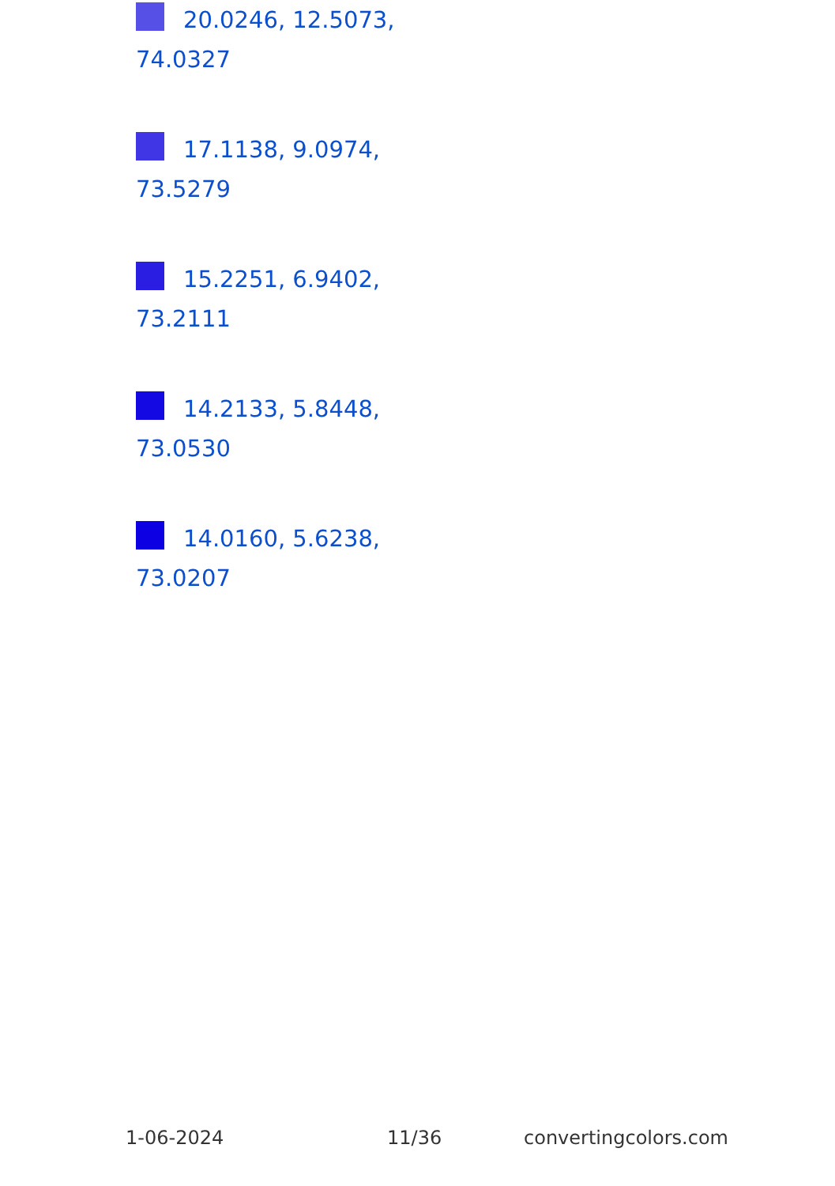20.0246, 12.5073, 74.0327
17.1138, 9.0974, 73.5279
15.2251, 6.9402, 73.2111
14.2133, 5.8448, 73.0530
14.0160, 5.6238, 73.0207
1-06-2024 11/36 convertingcolors.com